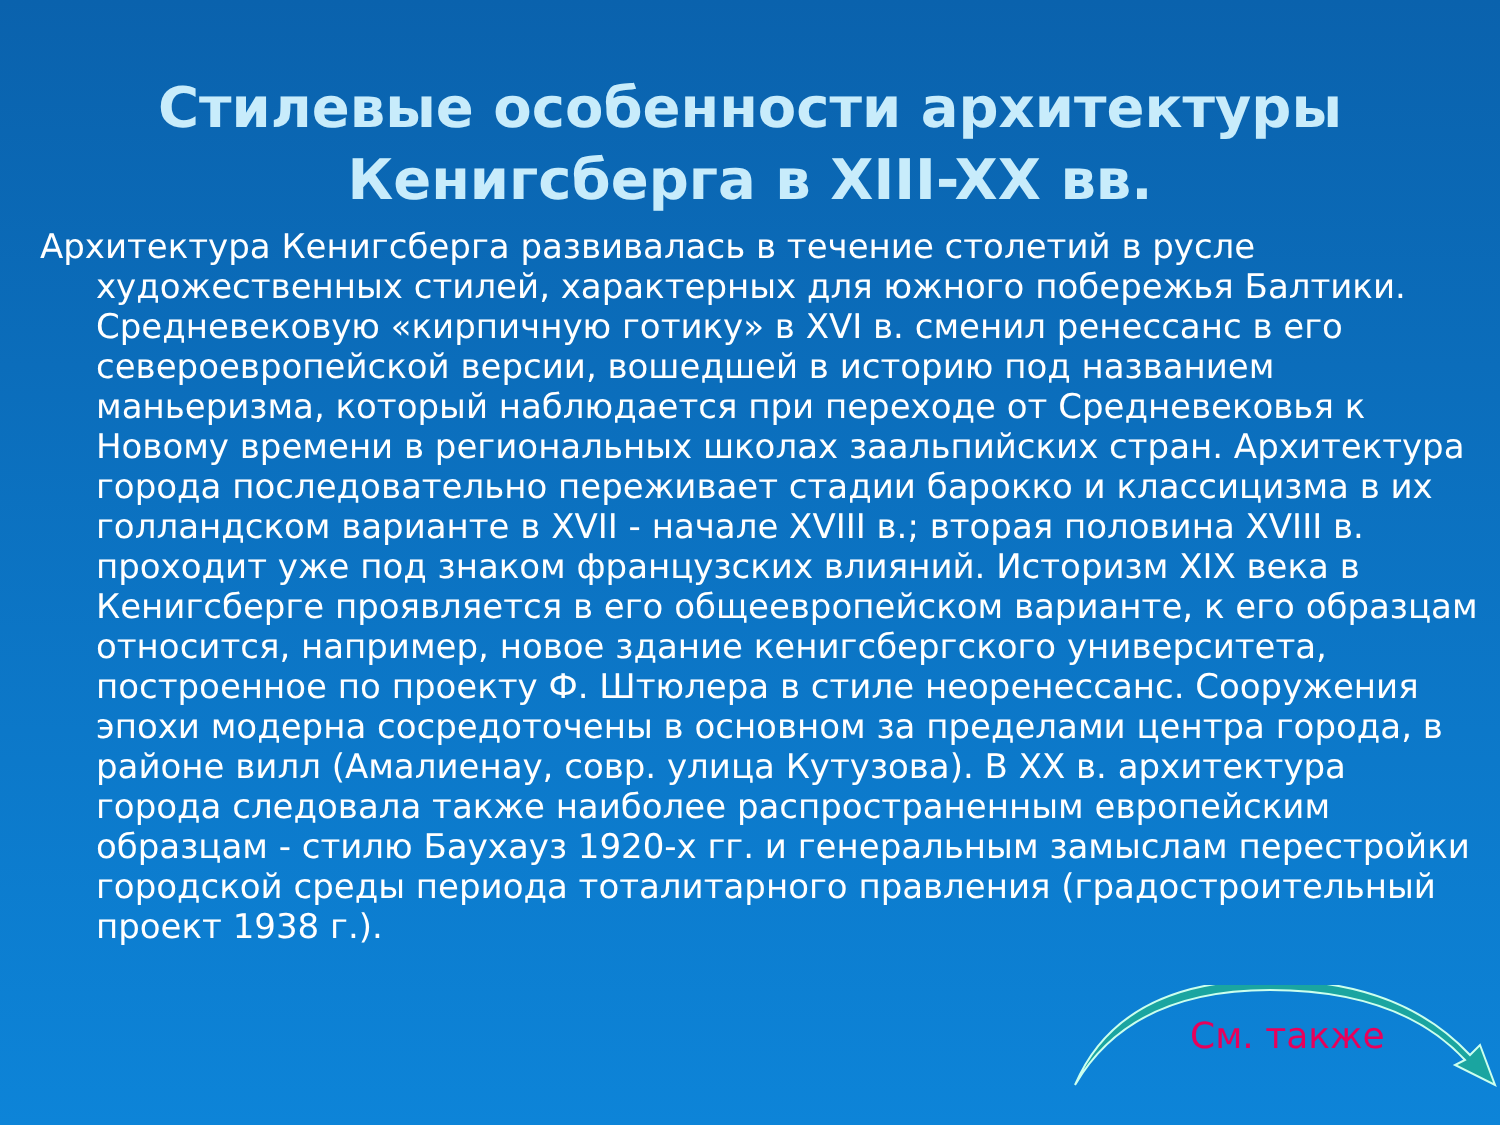Стилевые особенности архитектуры
Кенигсберга в XIII-XX вв.
Архитектура Кенигсберга развивалась в течение столетий в русле художественных стилей, характерных для южного побережья Балтики. Средневековую «кирпичную готику» в XVI в. сменил ренессанс в его североевропейской версии, вошедшей в историю под названием маньеризма, который наблюдается при переходе от Средневековья к Новому времени в региональных школах заальпийских стран. Архитектура города последовательно переживает стадии барокко и классицизма в их голландском варианте в XVII - начале XVIII в.; вторая половина XVIII в. проходит уже под знаком французских влияний. Историзм XIX века в Кенигсберге проявляется в его общеевропейском варианте, к его образцам относится, например, новое здание кенигсбергского университета, построенное по проекту Ф. Штюлера в стиле неоренессанс. Сооружения эпохи модерна сосредоточены в основном за пределами центра города, в районе вилл (Амалиенау, совр. улица Кутузова). В XX в. архитектура города следовала также наиболее распространенным европейским образцам - стилю Баухауз 1920-х гг. и генеральным замыслам перестройки городской среды периода тоталитарного правления (градостроительный проект 1938 г.).
См. также